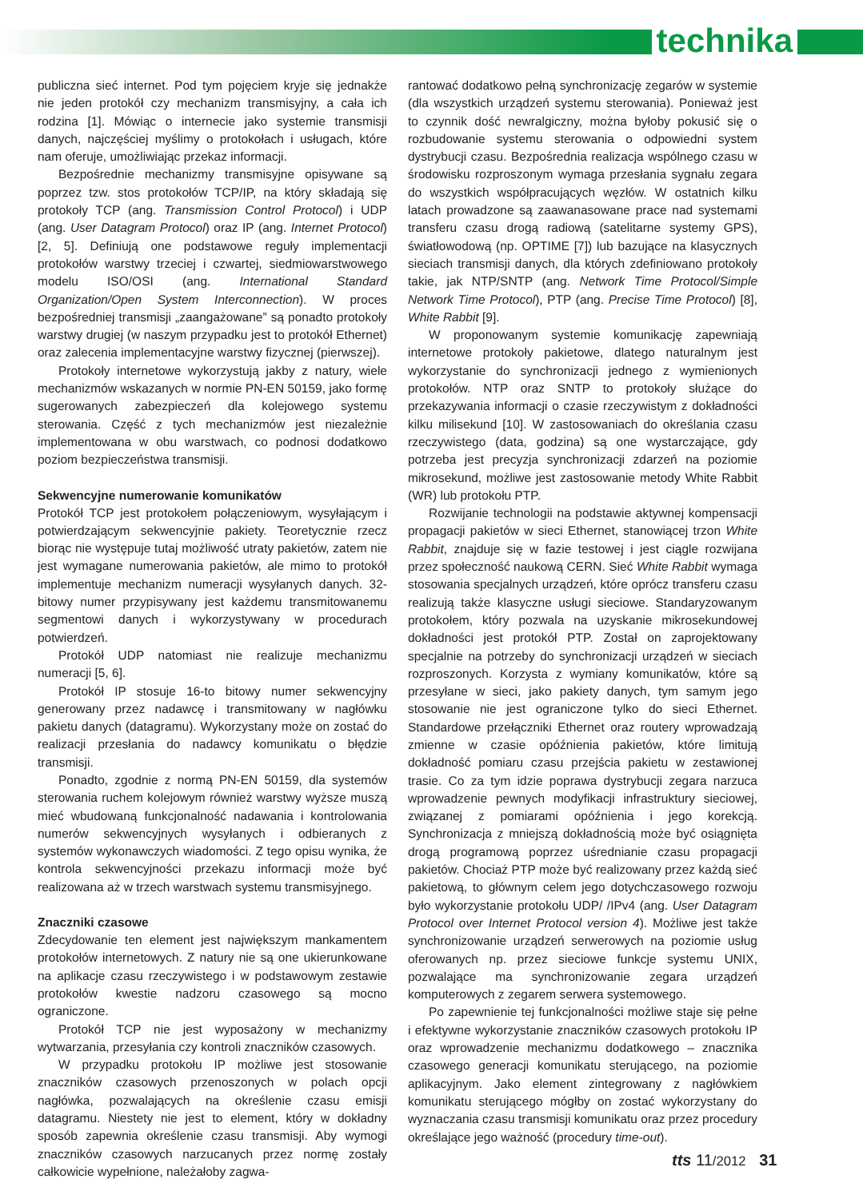technika
publiczna sieć internet. Pod tym pojęciem kryje się jednakże nie jeden protokół czy mechanizm transmisyjny, a cała ich rodzina [1]. Mówiąc o internecie jako systemie transmisji danych, najczęściej myślimy o protokołach i usługach, które nam oferuje, umożliwiając przekaz informacji.
Bezpośrednie mechanizmy transmisyjne opisywane są poprzez tzw. stos protokołów TCP/IP, na który składają się protokoły TCP (ang. Transmission Control Protocol) i UDP (ang. User Datagram Protocol) oraz IP (ang. Internet Protocol) [2, 5]. Definiują one podstawowe reguły implementacji protokołów warstwy trzeciej i czwartej, siedmiowarstwowego modelu ISO/OSI (ang. International Standard Organization/Open System Interconnection). W proces bezpośredniej transmisji „zaangażowane” są ponadto protokoły warstwy drugiej (w naszym przypadku jest to protokół Ethernet) oraz zalecenia implementacyjne warstwy fizycznej (pierwszej).
Protokoły internetowe wykorzystują jakby z natury, wiele mechanizmów wskazanych w normie PN-EN 50159, jako formę sugerowanych zabezpieczeń dla kolejowego systemu sterowania. Część z tych mechanizmów jest niezależnie implementowana w obu warstwach, co podnosi dodatkowo poziom bezpieczeństwa transmisji.
Sekwencyjne numerowanie komunikatów
Protokół TCP jest protokołem połączeniowym, wysyłającym i potwierdzającym sekwencyjnie pakiety. Teoretycznie rzecz biorąc nie występuje tutaj możliwość utraty pakietów, zatem nie jest wymagane numerowania pakietów, ale mimo to protokół implementuje mechanizm numeracji wysyłanych danych. 32-bitowy numer przypisywany jest każdemu transmitowanemu segmentowi danych i wykorzystywany w procedurach potwierdzeń.
Protokół UDP natomiast nie realizuje mechanizmu numeracji [5, 6].
Protokół IP stosuje 16-to bitowy numer sekwencyjny generowany przez nadawcę i transmitowany w nagłówku pakietu danych (datagramu). Wykorzystany może on zostać do realizacji przesłania do nadawcy komunikatu o błędzie transmisji.
Ponadto, zgodnie z normą PN-EN 50159, dla systemów sterowania ruchem kolejowym również warstwy wyższe muszą mieć wbudowaną funkcjonalność nadawania i kontrolowania numerów sekwencyjnych wysyłanych i odbieranych z systemów wykonawczych wiadomości. Z tego opisu wynika, że kontrola sekwencyjności przekazu informacji może być realizowana aż w trzech warstwach systemu transmisyjnego.
Znaczniki czasowe
Zdecydowanie ten element jest największym mankamentem protokołów internetowych. Z natury nie są one ukierunkowane na aplikacje czasu rzeczywistego i w podstawowym zestawie protokołów kwestie nadzoru czasowego są mocno ograniczone.
Protokół TCP nie jest wyposażony w mechanizmy wytwarzania, przesyłania czy kontroli znaczników czasowych.
W przypadku protokołu IP możliwe jest stosowanie znaczników czasowych przenoszonych w polach opcji nagłówka, pozwalających na określenie czasu emisji datagramu. Niestety nie jest to element, który w dokładny sposób zapewnia określenie czasu transmisji. Aby wymogi znaczników czasowych narzucanych przez normę zostały całkowicie wypełnione, należałoby zagwa-
rantować dodatkowo pełną synchronizację zegarów w systemie (dla wszystkich urządzeń systemu sterowania). Ponieważ jest to czynnik dość newralgiczny, można byłoby pokusić się o rozbudowanie systemu sterowania o odpowiedni system dystrybucji czasu. Bezpośrednia realizacja wspólnego czasu w środowisku rozproszonym wymaga przesłania sygnału zegara do wszystkich współpracujących węzłów. W ostatnich kilku latach prowadzone są zaawanasowane prace nad systemami transferu czasu drogą radiową (satelitarne systemy GPS), światłowodową (np. OPTIME [7]) lub bazujące na klasycznych sieciach transmisji danych, dla których zdefiniowano protokoły takie, jak NTP/SNTP (ang. Network Time Protocol/Simple Network Time Protocol), PTP (ang. Precise Time Protocol) [8], White Rabbit [9].
W proponowanym systemie komunikację zapewniają internetowe protokoły pakietowe, dlatego naturalnym jest wykorzystanie do synchronizacji jednego z wymienionych protokołów. NTP oraz SNTP to protokoły służące do przekazywania informacji o czasie rzeczywistym z dokładności kilku milisekund [10]. W zastosowaniach do określania czasu rzeczywistego (data, godzina) są one wystarczające, gdy potrzeba jest precyzja synchronizacji zdarzeń na poziomie mikrosekund, możliwe jest zastosowanie metody White Rabbit (WR) lub protokołu PTP.
Rozwijanie technologii na podstawie aktywnej kompensacji propagacji pakietów w sieci Ethernet, stanowiącej trzon White Rabbit, znajduje się w fazie testowej i jest ciągle rozwijana przez społeczność naukową CERN. Sieć White Rabbit wymaga stosowania specjalnych urządzeń, które oprócz transferu czasu realizują także klasyczne usługi sieciowe. Standaryzowanym protokołem, który pozwala na uzyskanie mikrosekundowej dokładności jest protokół PTP. Został on zaprojektowany specjalnie na potrzeby do synchronizacji urządzeń w sieciach rozproszonych. Korzysta z wymiany komunikatów, które są przesyłane w sieci, jako pakiety danych, tym samym jego stosowanie nie jest ograniczone tylko do sieci Ethernet. Standardowe przełączniki Ethernet oraz routery wprowadzają zmienne w czasie opóźnienia pakietów, które limitują dokładność pomiaru czasu przejścia pakietu w zestawionej trasie. Co za tym idzie poprawa dystrybucji zegara narzuca wprowadzenie pewnych modyfikacji infrastruktury sieciowej, związanej z pomiarami opóźnienia i jego korekcją. Synchronizacja z mniejszą dokładnością może być osiągnięta drogą programową poprzez uśrednianie czasu propagacji pakietów. Chociaż PTP może być realizowany przez każdą sieć pakietową, to głównym celem jego dotychczasowego rozwoju było wykorzystanie protokołu UDP/ /IPv4 (ang. User Datagram Protocol over Internet Protocol version 4). Możliwe jest także synchronizowanie urządzeń serwerowych na poziomie usług oferowanych np. przez sieciowe funkcje systemu UNIX, pozwalające ma synchronizowanie zegara urządzeń komputerowych z zegarem serwera systemowego.
Po zapewnienie tej funkcjonalności możliwe staje się pełne i efektywne wykorzystanie znaczników czasowych protokołu IP oraz wprowadzenie mechanizmu dodatkowego – znacznika czasowego generacji komunikatu sterującego, na poziomie aplikacyjnym. Jako element zintegrowany z nagłówkiem komunikatu sterującego mógłby on zostać wykorzystany do wyznaczania czasu transmisji komunikatu oraz przez procedury określające jego ważność (procedury time-out).
tts 11/2012 31